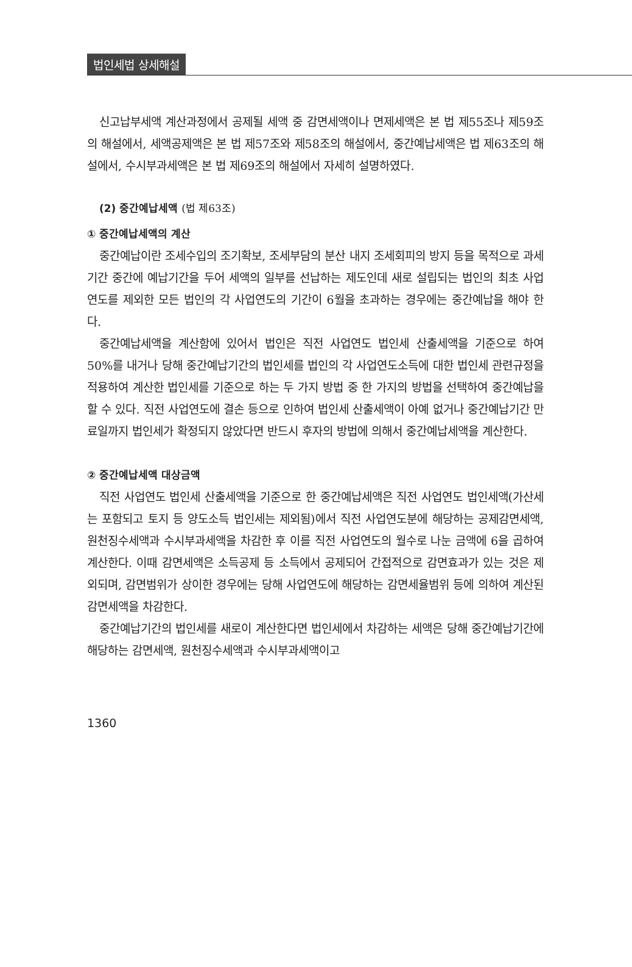법인세법 상세해설
신고납부세액 계산과정에서 공제될 세액 중 감면세액이나 면제세액은 본 법 제55조나 제59조의 해설에서, 세액공제액은 본 법 제57조와 제58조의 해설에서, 중간예납세액은 법 제63조의 해설에서, 수시부과세액은 본 법 제69조의 해설에서 자세히 설명하였다.
(2) 중간예납세액 (법 제63조)
① 중간예납세액의 계산
중간예납이란 조세수입의 조기확보, 조세부담의 분산 내지 조세회피의 방지 등을 목적으로 과세기간 중간에 예납기간을 두어 세액의 일부를 선납하는 제도인데 새로 설립되는 법인의 최초 사업연도를 제외한 모든 법인의 각 사업연도의 기간이 6월을 초과하는 경우에는 중간예납을 해야 한다.
중간예납세액을 계산함에 있어서 법인은 직전 사업연도 법인세 산출세액을 기준으로 하여 50%를 내거나 당해 중간예납기간의 법인세를 법인의 각 사업연도소득에 대한 법인세 관련규정을 적용하여 계산한 법인세를 기준으로 하는 두 가지 방법 중 한 가지의 방법을 선택하여 중간예납을 할 수 있다. 직전 사업연도에 결손 등으로 인하여 법인세 산출세액이 아예 없거나 중간예납기간 만료일까지 법인세가 확정되지 않았다면 반드시 후자의 방법에 의해서 중간예납세액을 계산한다.
② 중간예납세액 대상금액
직전 사업연도 법인세 산출세액을 기준으로 한 중간예납세액은 직전 사업연도 법인세액(가산세는 포함되고 토지 등 양도소득 법인세는 제외됨)에서 직전 사업연도분에 해당하는 공제감면세액, 원천징수세액과 수시부과세액을 차감한 후 이를 직전 사업연도의 월수로 나눈 금액에 6을 곱하여 계산한다. 이때 감면세액은 소득공제 등 소득에서 공제되어 간접적으로 감면효과가 있는 것은 제외되며, 감면범위가 상이한 경우에는 당해 사업연도에 해당하는 감면세율범위 등에 의하여 계산된 감면세액을 차감한다.
중간예납기간의 법인세를 새로이 계산한다면 법인세에서 차감하는 세액은 당해 중간예납기간에 해당하는 감면세액, 원천징수세액과 수시부과세액이고
1360